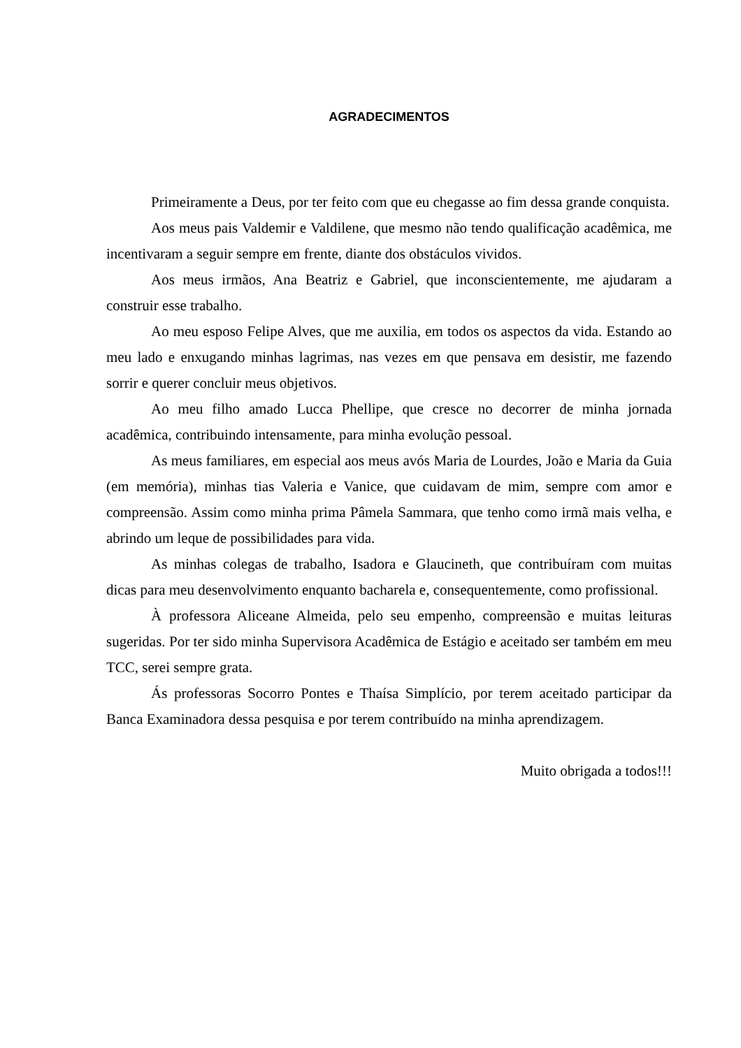AGRADECIMENTOS
Primeiramente a Deus, por ter feito com que eu chegasse ao fim dessa grande conquista.
Aos meus pais Valdemir e Valdilene, que mesmo não tendo qualificação acadêmica, me incentivaram a seguir sempre em frente, diante dos obstáculos vividos.
Aos meus irmãos, Ana Beatriz e Gabriel, que inconscientemente, me ajudaram a construir esse trabalho.
Ao meu esposo Felipe Alves, que me auxilia, em todos os aspectos da vida. Estando ao meu lado e enxugando minhas lagrimas, nas vezes em que pensava em desistir, me fazendo sorrir e querer concluir meus objetivos.
Ao meu filho amado Lucca Phellipe, que cresce no decorrer de minha jornada acadêmica, contribuindo intensamente, para minha evolução pessoal.
As meus familiares, em especial aos meus avós Maria de Lourdes, João e Maria da Guia (em memória), minhas tias Valeria e Vanice, que cuidavam de mim, sempre com amor e compreensão. Assim como minha prima Pâmela Sammara, que tenho como irmã mais velha, e abrindo um leque de possibilidades para vida.
As minhas colegas de trabalho, Isadora e Glaucineth, que contribuíram com muitas dicas para meu desenvolvimento enquanto bacharela e, consequentemente, como profissional.
À professora Aliceane Almeida, pelo seu empenho, compreensão e muitas leituras sugeridas. Por ter sido minha Supervisora Acadêmica de Estágio e aceitado ser também em meu TCC, serei sempre grata.
Ás professoras Socorro Pontes e Thaísa Simplício, por terem aceitado participar da Banca Examinadora dessa pesquisa e por terem contribuído na minha aprendizagem.
Muito obrigada a todos!!!